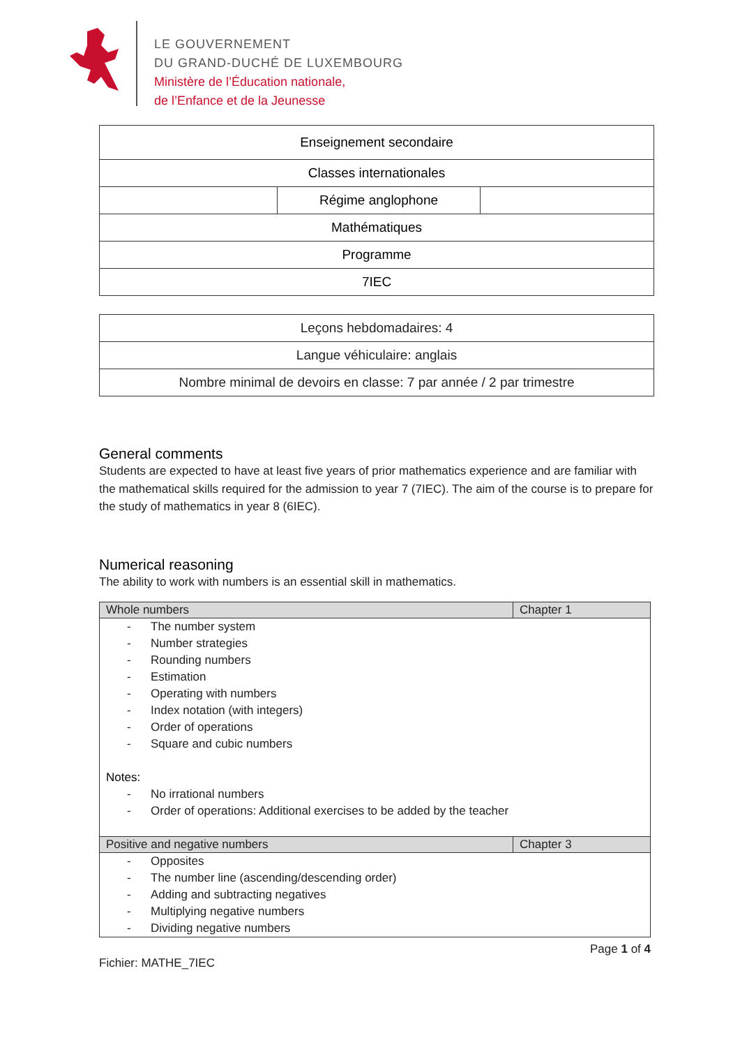LE GOUVERNEMENT
DU GRAND-DUCHÉ DE LUXEMBOURG
Ministère de l’Éducation nationale,
de l’Enfance et de la Jeunesse
| Enseignement secondaire | | |
| Classes internationales | | |
| | Régime anglophone | |
| Mathématiques | | |
| Programme | | |
| 7IEC | | |
| Leçons hebdomadaires: 4 |
| Langue véhiculaire: anglais |
| Nombre minimal de devoirs en classe: 7 par année / 2 par trimestre |
General comments
Students are expected to have at least five years of prior mathematics experience and are familiar with the mathematical skills required for the admission to year 7 (7IEC). The aim of the course is to prepare for the study of mathematics in year 8 (6IEC).
Numerical reasoning
The ability to work with numbers is an essential skill in mathematics.
| Whole numbers | Chapter 1 |
| --- | --- |
| - The number system - Number strategies - Rounding numbers - Estimation - Operating with numbers - Index notation (with integers) - Order of operations - Square and cubic numbers Notes: - No irrational numbers - Order of operations: Additional exercises to be added by the teacher | |
| Positive and negative numbers | Chapter 3 |
| - Opposites - The number line (ascending/descending order) - Adding and subtracting negatives - Multiplying negative numbers - Dividing negative numbers | |
Page 1 of 4
Fichier: MATHE_7IEC